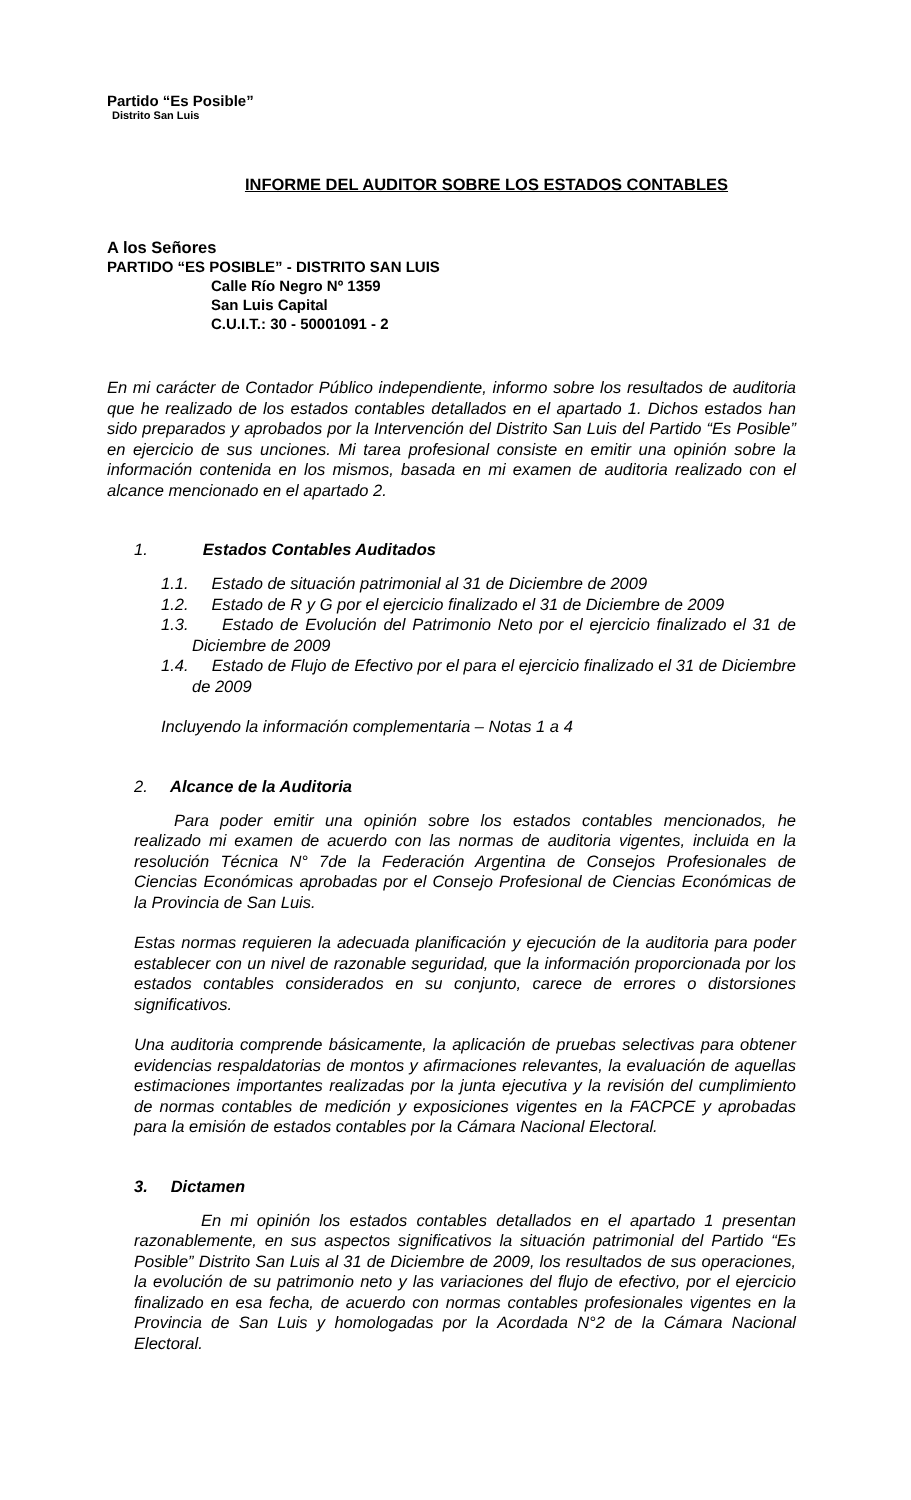Partido “Es Posible”
Distrito San Luis
INFORME DEL AUDITOR SOBRE LOS ESTADOS CONTABLES
A los Señores
PARTIDO “ES POSIBLE” - DISTRITO SAN LUIS
Calle Río Negro Nº 1359
San Luis Capital
C.U.I.T.: 30 - 50001091 - 2
En mi carácter de Contador Público independiente, informo sobre los resultados de auditoria que he realizado de los estados contables detallados en el apartado 1. Dichos estados han sido preparados y aprobados por la Intervención del Distrito San Luis del Partido “Es Posible” en ejercicio de sus unciones. Mi tarea profesional consiste en emitir una opinión sobre la información contenida en los mismos, basada en mi examen de auditoria realizado con el alcance mencionado en el apartado 2.
1. Estados Contables Auditados
1.1. Estado de situación patrimonial al 31 de Diciembre de 2009
1.2. Estado de R y G por el ejercicio finalizado el 31 de Diciembre de 2009
1.3. Estado de Evolución del Patrimonio Neto por el ejercicio finalizado el 31 de Diciembre de 2009
1.4. Estado de Flujo de Efectivo por el para el ejercicio finalizado el 31 de Diciembre de 2009
Incluyendo la información complementaria – Notas 1 a 4
2. Alcance de la Auditoria
Para poder emitir una opinión sobre los estados contables mencionados, he realizado mi examen de acuerdo con las normas de auditoria vigentes, incluida en la resolución Técnica N° 7de la Federación Argentina de Consejos Profesionales de Ciencias Económicas aprobadas por el Consejo Profesional de Ciencias Económicas de la Provincia de San Luis.
Estas normas requieren la adecuada planificación y ejecución de la auditoria para poder establecer con un nivel de razonable seguridad, que la información proporcionada por los estados contables considerados en su conjunto, carece de errores o distorsiones significativos.
Una auditoria comprende básicamente, la aplicación de pruebas selectivas para obtener evidencias respaldatorias de montos y afirmaciones relevantes, la evaluación de aquellas estimaciones importantes realizadas por la junta ejecutiva y la revisión del cumplimiento de normas contables de medición y exposiciones vigentes en la FACPCE y aprobadas para la emisión de estados contables por la Cámara Nacional Electoral.
3. Dictamen
En mi opinión los estados contables detallados en el apartado 1 presentan razonablemente, en sus aspectos significativos la situación patrimonial del Partido “Es Posible” Distrito San Luis al 31 de Diciembre de 2009, los resultados de sus operaciones, la evolución de su patrimonio neto y las variaciones del flujo de efectivo, por el ejercicio finalizado en esa fecha, de acuerdo con normas contables profesionales vigentes en la Provincia de San Luis y homologadas por la Acordada N°2 de la Cámara Nacional Electoral.